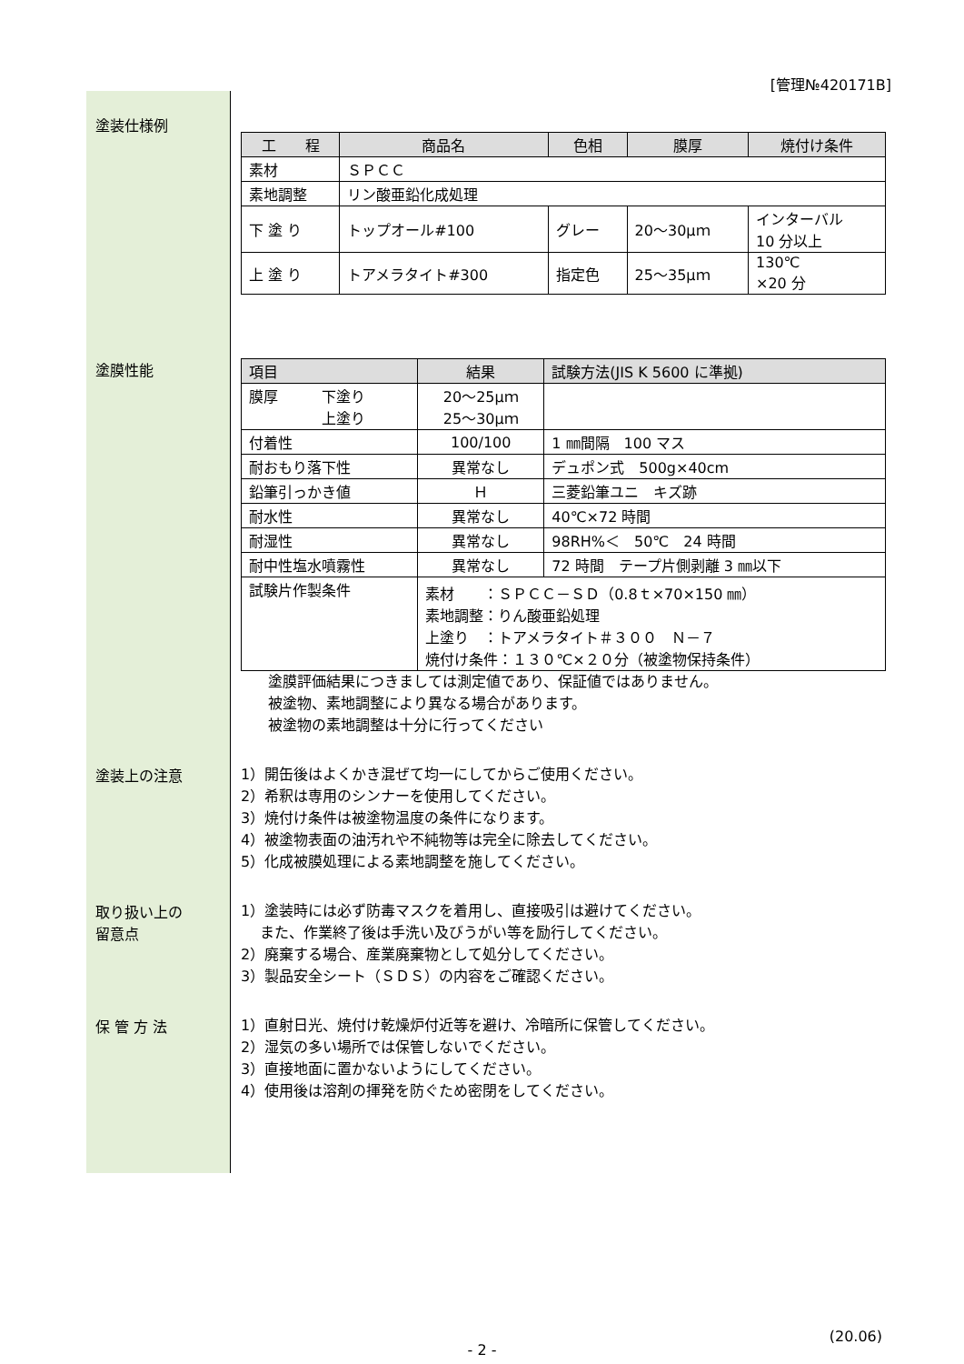[管理№420171B]
塗装仕様例
| 工 程 | 商品名 | 色相 | 膜厚 | 焼付け条件 |
| --- | --- | --- | --- | --- |
| 素材 | ＳＰＣＣ | | | |
| 素地調整 | リン酸亜鉛化成処理 | | | |
| 下 塗 り | トップオール#100 | グレー | 20～30μｍ | インターバル 10 分以上 |
| 上 塗 り | トアメラタイト#300 | 指定色 | 25～35μｍ | 130℃ ×20 分 |
塗膜性能
| 項目 | 結果 | 試験方法(JIS K 5600 に準拠) |
| --- | --- | --- |
| 膜厚 下塗り 上塗り | 20～25μｍ 25～30μｍ | |
| 付着性 | 100/100 | 1 ㎜間隔 100 マス |
| 耐おもり落下性 | 異常なし | デュポン式 500g×40cm |
| 鉛筆引っかき値 | Ｈ | 三菱鉛筆ユニ キズ跡 |
| 耐水性 | 異常なし | 40℃×72 時間 |
| 耐湿性 | 異常なし | 98RH%＜ 50℃ 24 時間 |
| 耐中性塩水噴霧性 | 異常なし | 72 時間 テープ片側剥離 3 ㎜以下 |
| 試験片作製条件 | 素材 ：ＳＰＣＣ－ＳＤ（0.8ｔ×70×150 ㎜） 素地調整：りん酸亜鉛処理 上塗り ：トアメラタイト＃３００ Ｎ－７ 焼付け条件：１３０℃×２０分（被塗物保持条件） | |
塗膜評価結果につきましては測定値であり、保証値ではありません。
被塗物、素地調整により異なる場合があります。
被塗物の素地調整は十分に行ってください
塗装上の注意
1）開缶後はよくかき混ぜて均一にしてからご使用ください。
2）希釈は専用のシンナーを使用してください。
3）焼付け条件は被塗物温度の条件になります。
4）被塗物表面の油汚れや不純物等は完全に除去してください。
5）化成被膜処理による素地調整を施してください。
取り扱い上の
留意点
1）塗装時には必ず防毒マスクを着用し、直接吸引は避けてください。
　 また、作業終了後は手洗い及びうがい等を励行してください。
2）廃棄する場合、産業廃棄物として処分してください。
3）製品安全シート（ＳＤＳ）の内容をご確認ください。
保 管 方 法
1）直射日光、焼付け乾燥炉付近等を避け、冷暗所に保管してください。
2）湿気の多い場所では保管しないでください。
3）直接地面に置かないようにしてください。
4）使用後は溶剤の揮発を防ぐため密閉をしてください。
(20.06)
- 2 -